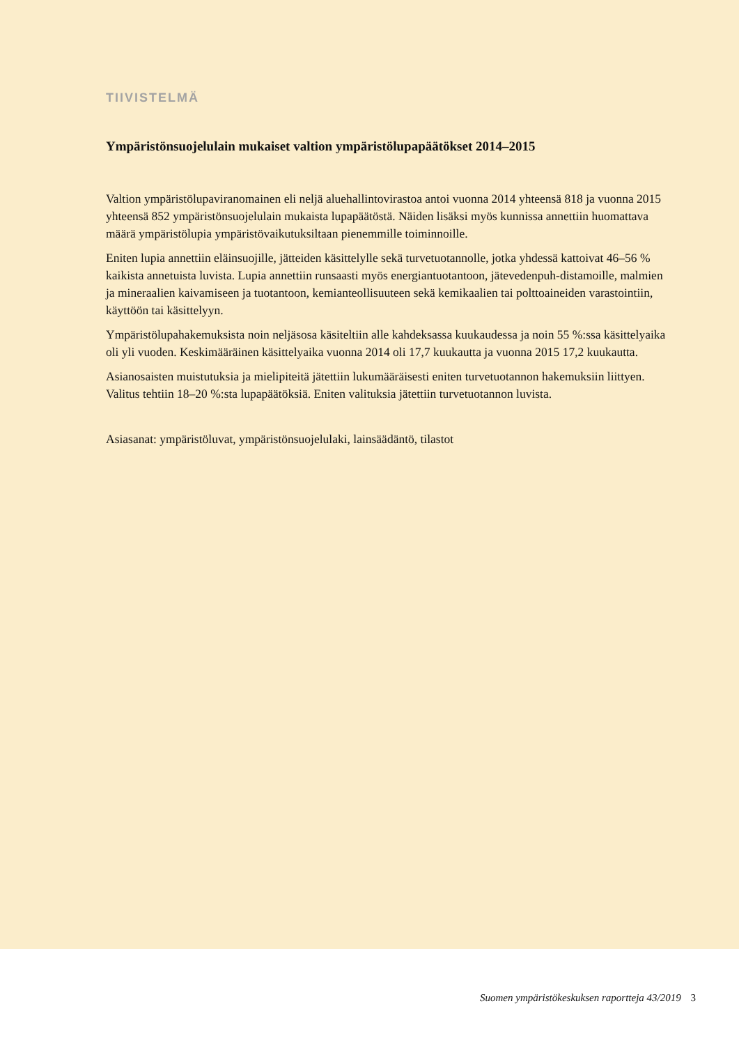TIIVISTELMÄ
Ympäristönsuojelulain mukaiset valtion ympäristölupapäätökset 2014–2015
Valtion ympäristölupaviranomainen eli neljä aluehallintovirastoa antoi vuonna 2014 yhteensä 818 ja vuonna 2015 yhteensä 852 ympäristönsuojelulain mukaista lupapäätöstä. Näiden lisäksi myös kunnissa annettiin huomattava määrä ympäristölupia ympäristövaikutuksiltaan pienemmille toiminnoille.
Eniten lupia annettiin eläinsuojille, jätteiden käsittelylle sekä turvetuotannolle, jotka yhdessä kattoivat 46–56 % kaikista annetuista luvista. Lupia annettiin runsaasti myös energiantuotantoon, jätevedenpuh-distamoille, malmien ja mineraalien kaivamiseen ja tuotantoon, kemianteollisuuteen sekä kemikaalien tai polttoaineiden varastointiin, käyttöön tai käsittelyyn.
Ympäristölupahakemuksista noin neljäsosa käsiteltiin alle kahdeksassa kuukaudessa ja noin 55 %:ssa käsittelyaika oli yli vuoden. Keskimääräinen käsittelyaika vuonna 2014 oli 17,7 kuukautta ja vuonna 2015 17,2 kuukautta.
Asianosaisten muistutuksia ja mielipiteitä jätettiin lukumääräisesti eniten turvetuotannon hakemuksiin liittyen. Valitus tehtiin 18–20 %:sta lupapäätöksiä. Eniten valituksia jätettiin turvetuotannon luvista.
Asiasanat: ympäristöluvat, ympäristönsuojelulaki, lainsäädäntö, tilastot
Suomen ympäristökeskuksen raportteja 43/2019 3